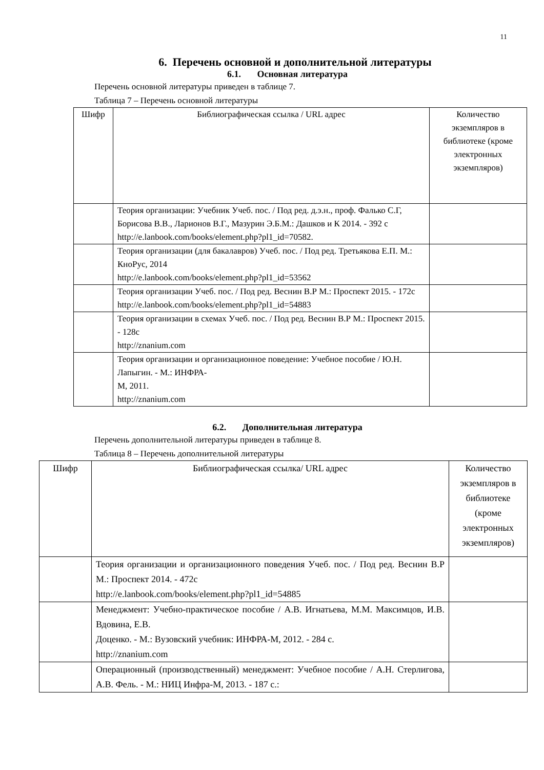11
6. Перечень основной и дополнительной литературы
6.1. Основная литература
Перечень основной литературы приведен в таблице 7.
Таблица 7 – Перечень основной литературы
| Шифр | Библиографическая ссылка / URL адрес | Количество экземпляров в библиотеке (кроме электронных экземпляров) |
| | Теория организации: Учебник Учеб. пос. / Под ред. д.э.н., проф. Фалько С.Г, Борисова В.В., Ларионов В.Г., Мазурин Э.Б.М.: Дашков и К 2014. - 392 с http://e.lanbook.com/books/element.php?pl1_id=70582. | |
| | Теория организации (для бакалавров) Учеб. пос. / Под ред. Третьякова Е.П. М.: КноРус, 2014 http://e.lanbook.com/books/element.php?pl1_id=53562 | |
| | Теория организации Учеб. пос. / Под ред. Веснин В.Р М.: Проспект 2015. - 172с http://e.lanbook.com/books/element.php?pl1_id=54883 | |
| | Теория организации в схемах Учеб. пос. / Под ред. Веснин В.Р М.: Проспект 2015. - 128с http://znanium.com | |
| | Теория организации и организационное поведение: Учебное пособие / Ю.Н. Лапыгин. - М.: ИНФРА- М, 2011. http://znanium.com | |
6.2. Дополнительная литература
Перечень дополнительной литературы приведен в таблице 8.
Таблица 8 – Перечень дополнительной литературы
| Шифр | Библиографическая ссылка/ URL адрес | Количество экземпляров в библиотеке (кроме электронных экземпляров) |
| | Теория организации и организационного поведения Учеб. пос. / Под ред. Веснин В.Р М.: Проспект 2014. - 472с http://e.lanbook.com/books/element.php?pl1_id=54885 | |
| | Менеджмент: Учебно-практическое пособие / А.В. Игнатьева, М.М. Максимцов, И.В. Вдовина, Е.В. Доценко. - М.: Вузовский учебник: ИНФРА-М, 2012. - 284 с. http://znanium.com | |
| | Операционный (производственный) менеджмент: Учебное пособие / А.Н. Стерлигова, А.В. Фель. - М.: НИЦ Инфра-М, 2013. - 187 с.: | |